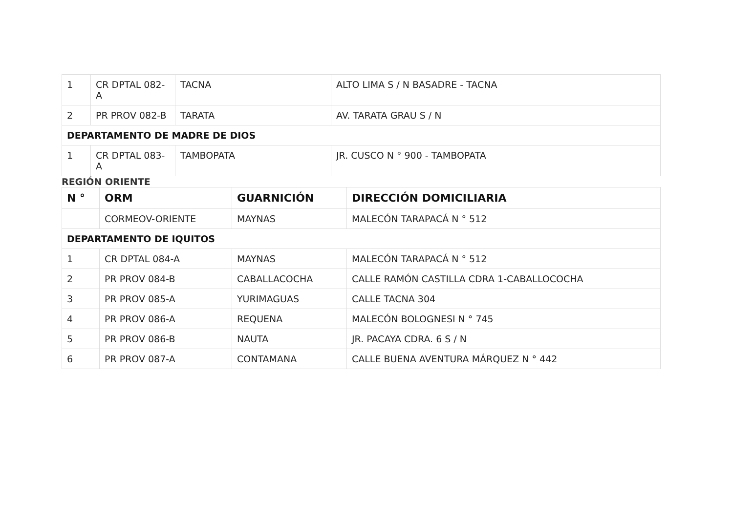| 1 | CR DPTAL 082-A | TACNA | ALTO LIMA S / N BASADRE - TACNA |
| 2 | PR PROV 082-B | TARATA | AV. TARATA GRAU S / N |
| DEPARTAMENTO DE MADRE DE DIOS | | | |
| 1 | CR DPTAL 083-A | TAMBOPATA | JR. CUSCO N ° 900 - TAMBOPATA |
REGIÓN ORIENTE
| N ° | ORM | GUARNICIÓN | DIRECCIÓN DOMICILIARIA |
| --- | --- | --- | --- |
| | CORMEOV-ORIENTE | MAYNAS | MALECÓN TARAPACÁ N ° 512 |
| DEPARTAMENTO DE IQUITOS | | | |
| 1 | CR DPTAL 084-A | MAYNAS | MALECÓN TARAPACÁ N ° 512 |
| 2 | PR PROV 084-B | CABALLACOCHA | CALLE RAMÓN CASTILLA CDRA 1-CABALLOCOCHA |
| 3 | PR PROV 085-A | YURIMAGUAS | CALLE TACNA 304 |
| 4 | PR PROV 086-A | REQUENA | MALECÓN BOLOGNESI N ° 745 |
| 5 | PR PROV 086-B | NAUTA | JR. PACAYA CDRA. 6 S / N |
| 6 | PR PROV 087-A | CONTAMANA | CALLE BUENA AVENTURA MÁRQUEZ N ° 442 |